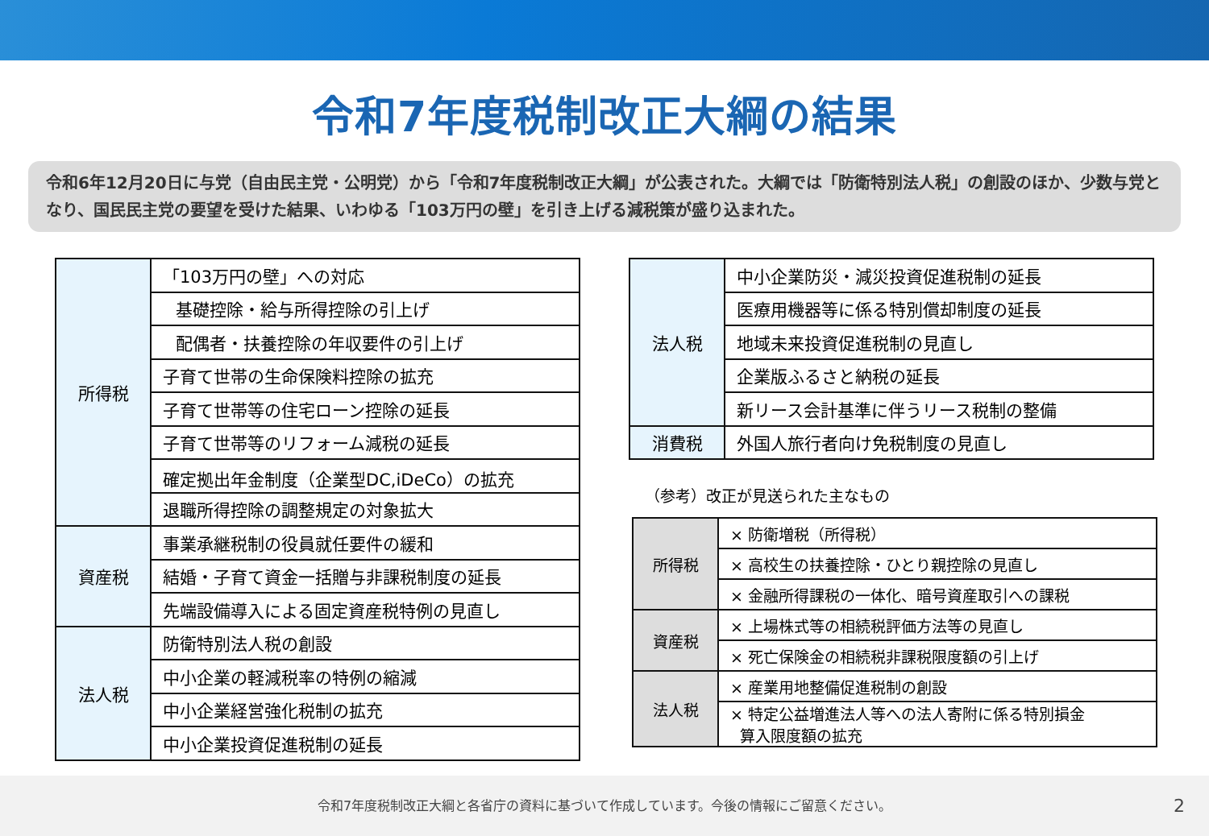令和7年度税制改正大綱の結果
令和6年12月20日に与党（自由民主党・公明党）から「令和7年度税制改正大綱」が公表された。大綱では「防衛特別法人税」の創設のほか、少数与党となり、国民民主党の要望を受けた結果、いわゆる「103万円の壁」を引き上げる減税策が盛り込まれた。
| 所得税 | 「103万円の壁」への対応 |
| | 基礎控除・給与所得控除の引上げ |
| | 配偶者・扶養控除の年収要件の引上げ |
| | 子育て世帯の生命保険料控除の拡充 |
| | 子育て世帯等の住宅ローン控除の延長 |
| | 子育て世帯等のリフォーム減税の延長 |
| | 確定拠出年金制度（企業型DC,iDeCo）の拡充 |
| | 退職所得控除の調整規定の対象拡大 |
| 資産税 | 事業承継税制の役員就任要件の緩和 |
| | 結婚・子育て資金一括贈与非課税制度の延長 |
| | 先端設備導入による固定資産税特例の見直し |
| 法人税 | 防衛特別法人税の創設 |
| | 中小企業の軽減税率の特例の縮減 |
| | 中小企業経営強化税制の拡充 |
| | 中小企業投資促進税制の延長 |
| 法人税 | 中小企業防災・減災投資促進税制の延長 |
| | 医療用機器等に係る特別償却制度の延長 |
| | 地域未来投資促進税制の見直し |
| | 企業版ふるさと納税の延長 |
| | 新リース会計基準に伴うリース税制の整備 |
| 消費税 | 外国人旅行者向け免税制度の見直し |
（参考）改正が見送られた主なもの
| 所得税 | × 防衛増税（所得税） |
| | × 高校生の扶養控除・ひとり親控除の見直し |
| | × 金融所得課税の一体化、暗号資産取引への課税 |
| 資産税 | × 上場株式等の相続税評価方法等の見直し |
| | × 死亡保険金の相続税非課税限度額の引上げ |
| 法人税 | × 産業用地整備促進税制の創設 |
| | × 特定公益増進法人等への法人寄附に係る特別損金 算入限度額の拡充 |
令和7年度税制改正大綱と各省庁の資料に基づいて作成しています。今後の情報にご留意ください。 2